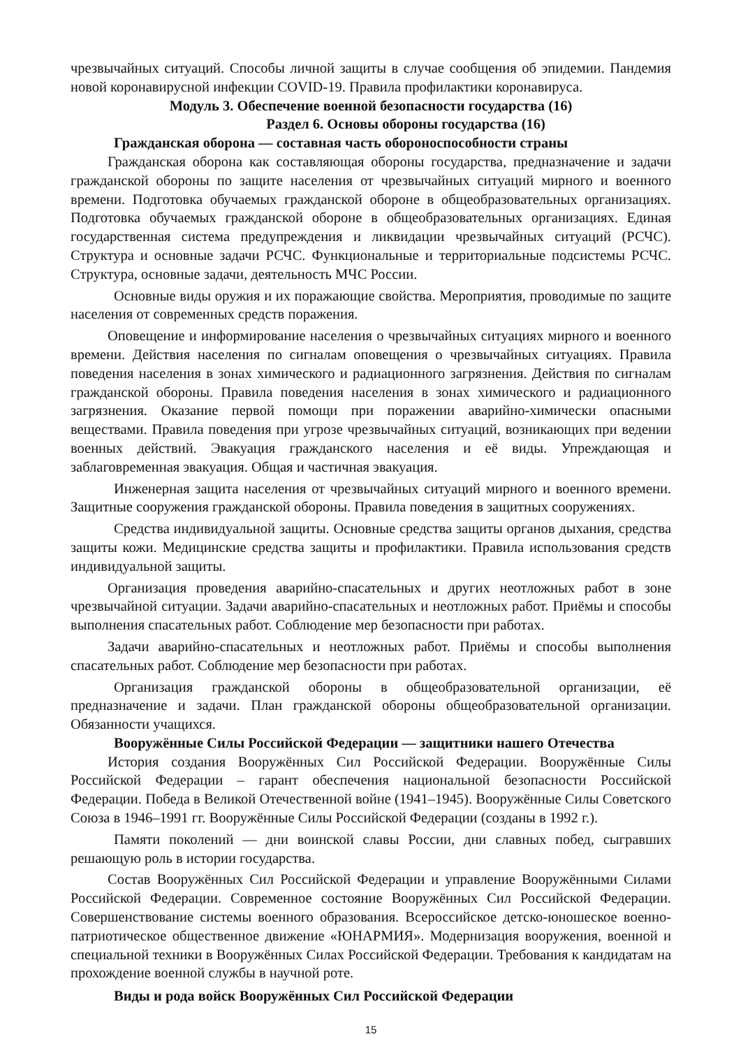чрезвычайных ситуаций. Способы личной защиты в случае сообщения об эпидемии. Пандемия новой коронавирусной инфекции COVID-19. Правила профилактики коронавируса.
Модуль 3. Обеспечение военной безопасности государства (16)
Раздел 6. Основы обороны государства (16)
Гражданская оборона — составная часть обороноспособности страны
Гражданская оборона как составляющая обороны государства, предназначение и задачи гражданской обороны по защите населения от чрезвычайных ситуаций мирного и военного времени. Подготовка обучаемых гражданской обороне в общеобразовательных организациях. Подготовка обучаемых гражданской обороне в общеобразовательных организациях. Единая государственная система предупреждения и ликвидации чрезвычайных ситуаций (РСЧС). Структура и основные задачи РСЧС. Функциональные и территориальные подсистемы РСЧС. Структура, основные задачи, деятельность МЧС России.
Основные виды оружия и их поражающие свойства. Мероприятия, проводимые по защите населения от современных средств поражения.
Оповещение и информирование населения о чрезвычайных ситуациях мирного и военного времени. Действия населения по сигналам оповещения о чрезвычайных ситуациях. Правила поведения населения в зонах химического и радиационного загрязнения. Действия по сигналам гражданской обороны. Правила поведения населения в зонах химического и радиационного загрязнения. Оказание первой помощи при поражении аварийно-химически опасными веществами. Правила поведения при угрозе чрезвычайных ситуаций, возникающих при ведении военных действий. Эвакуация гражданского населения и её виды. Упреждающая и заблаговременная эвакуация. Общая и частичная эвакуация.
Инженерная защита населения от чрезвычайных ситуаций мирного и военного времени. Защитные сооружения гражданской обороны. Правила поведения в защитных сооружениях.
Средства индивидуальной защиты. Основные средства защиты органов дыхания, средства защиты кожи. Медицинские средства защиты и профилактики. Правила использования средств индивидуальной защиты.
Организация проведения аварийно-спасательных и других неотложных работ в зоне чрезвычайной ситуации. Задачи аварийно-спасательных и неотложных работ. Приёмы и способы выполнения спасательных работ. Соблюдение мер безопасности при работах.
Задачи аварийно-спасательных и неотложных работ. Приёмы и способы выполнения спасательных работ. Соблюдение мер безопасности при работах.
Организация гражданской обороны в общеобразовательной организации, её предназначение и задачи. План гражданской обороны общеобразовательной организации. Обязанности учащихся.
Вооружённые Силы Российской Федерации — защитники нашего Отечества
История создания Вооружённых Сил Российской Федерации. Вооружённые Силы Российской Федерации – гарант обеспечения национальной безопасности Российской Федерации. Победа в Великой Отечественной войне (1941–1945). Вооружённые Силы Советского Союза в 1946–1991 гг. Вооружённые Силы Российской Федерации (созданы в 1992 г.).
Памяти поколений — дни воинской славы России, дни славных побед, сыгравших решающую роль в истории государства.
Состав Вооружённых Сил Российской Федерации и управление Вооружёнными Силами Российской Федерации. Современное состояние Вооружённых Сил Российской Федерации. Совершенствование системы военного образования. Всероссийское детско-юношеское военно-патриотическое общественное движение «ЮНАРМИЯ». Модернизация вооружения, военной и специальной техники в Вооружённых Силах Российской Федерации. Требования к кандидатам на прохождение военной службы в научной роте.
Виды и рода войск Вооружённых Сил Российской Федерации
15